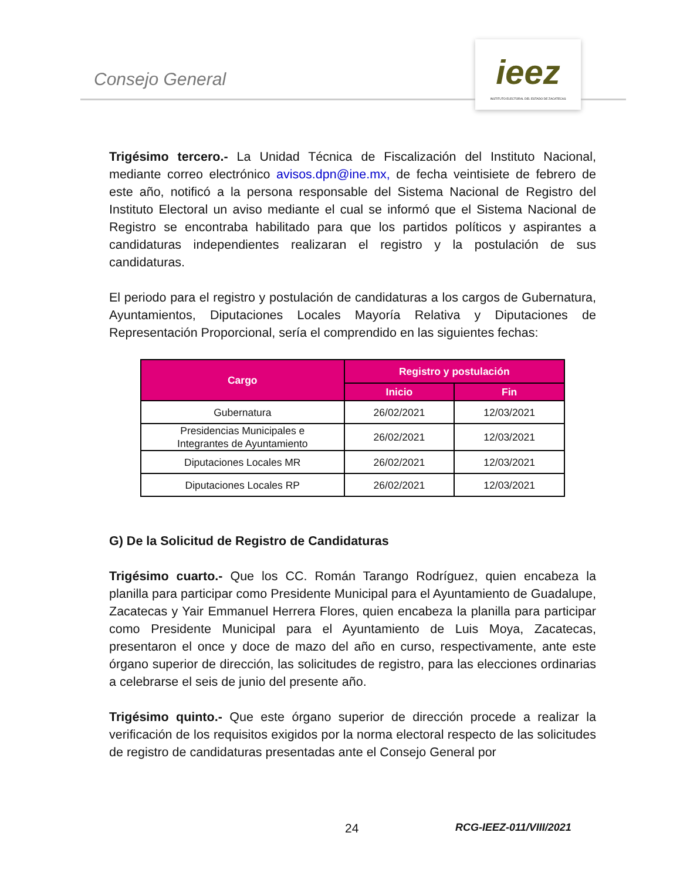Consejo General
ieez
INSTITUTO ELECTORAL DEL ESTADO DE ZACATECAS
Trigésimo tercero.- La Unidad Técnica de Fiscalización del Instituto Nacional, mediante correo electrónico avisos.dpn@ine.mx, de fecha veintisiete de febrero de este año, notificó a la persona responsable del Sistema Nacional de Registro del Instituto Electoral un aviso mediante el cual se informó que el Sistema Nacional de Registro se encontraba habilitado para que los partidos políticos y aspirantes a candidaturas independientes realizaran el registro y la postulación de sus candidaturas.
El periodo para el registro y postulación de candidaturas a los cargos de Gubernatura, Ayuntamientos, Diputaciones Locales Mayoría Relativa y Diputaciones de Representación Proporcional, sería el comprendido en las siguientes fechas:
| Cargo | Registro y postulación | |
| --- | --- | --- |
| | Inicio | Fin |
| Gubernatura | 26/02/2021 | 12/03/2021 |
| Presidencias Municipales e Integrantes de Ayuntamiento | 26/02/2021 | 12/03/2021 |
| Diputaciones Locales MR | 26/02/2021 | 12/03/2021 |
| Diputaciones Locales RP | 26/02/2021 | 12/03/2021 |
G) De la Solicitud de Registro de Candidaturas
Trigésimo cuarto.- Que los CC. Román Tarango Rodríguez, quien encabeza la planilla para participar como Presidente Municipal para el Ayuntamiento de Guadalupe, Zacatecas y Yair Emmanuel Herrera Flores, quien encabeza la planilla para participar como Presidente Municipal para el Ayuntamiento de Luis Moya, Zacatecas, presentaron el once y doce de mazo del año en curso, respectivamente, ante este órgano superior de dirección, las solicitudes de registro, para las elecciones ordinarias a celebrarse el seis de junio del presente año.
Trigésimo quinto.- Que este órgano superior de dirección procede a realizar la verificación de los requisitos exigidos por la norma electoral respecto de las solicitudes de registro de candidaturas presentadas ante el Consejo General por
24 RCG-IEEZ-011/VIII/2021